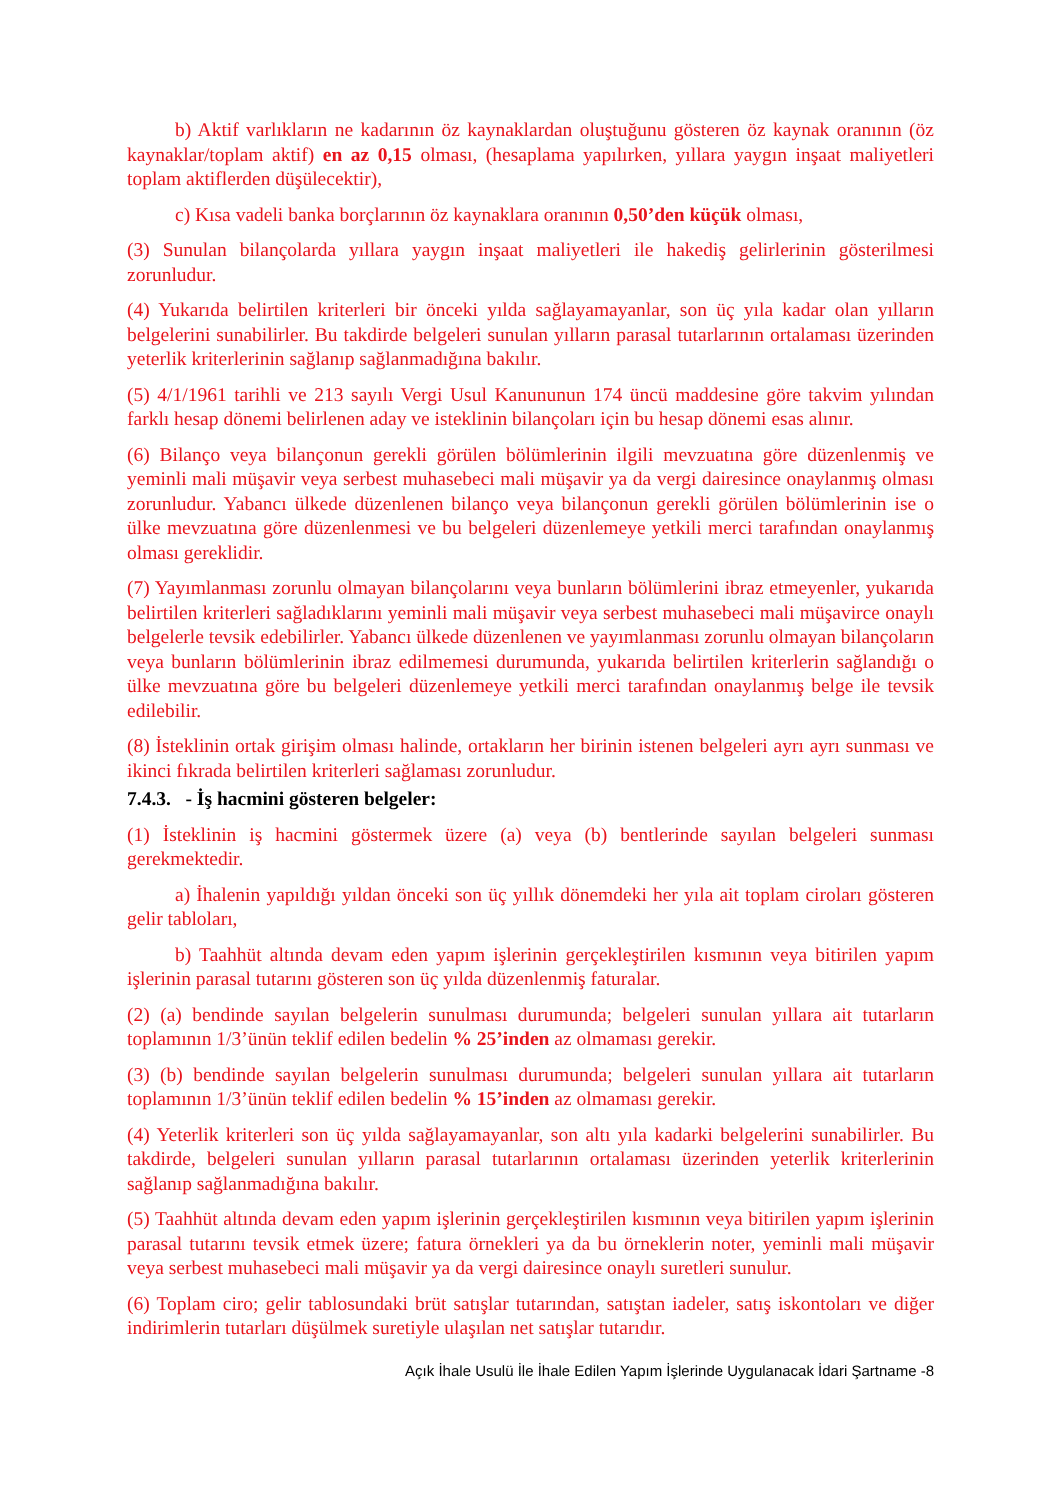b) Aktif varlıkların ne kadarının öz kaynaklardan oluştuğunu gösteren öz kaynak oranının (öz kaynaklar/toplam aktif) en az 0,15 olması, (hesaplama yapılırken, yıllara yaygın inşaat maliyetleri toplam aktiflerden düşülecektir),
c) Kısa vadeli banka borçlarının öz kaynaklara oranının 0,50’den küçük olması,
(3) Sunulan bilançolarda yıllara yaygın inşaat maliyetleri ile hakediş gelirlerinin gösterilmesi zorunludur.
(4) Yukarıda belirtilen kriterleri bir önceki yılda sağlayamayanlar, son üç yıla kadar olan yılların belgelerini sunabilirler. Bu takdirde belgeleri sunulan yılların parasal tutarlarının ortalaması üzerinden yeterlik kriterlerinin sağlanıp sağlanmadığına bakılır.
(5) 4/1/1961 tarihli ve 213 sayılı Vergi Usul Kanununun 174 üncü maddesine göre takvim yılından farklı hesap dönemi belirlenen aday ve isteklinin bilançoları için bu hesap dönemi esas alınır.
(6) Bilanço veya bilançonun gerekli görülen bölümlerinin ilgili mevzuatına göre düzenlenmiş ve yeminli mali müşavir veya serbest muhasebeci mali müşavir ya da vergi dairesince onaylanmış olması zorunludur. Yabancı ülkede düzenlenen bilanço veya bilançonun gerekli görülen bölümlerinin ise o ülke mevzuatına göre düzenlenmesi ve bu belgeleri düzenlemeye yetkili merci tarafından onaylanmış olması gereklidir.
(7) Yayımlanması zorunlu olmayan bilançolarını veya bunların bölümlerini ibraz etmeyenler, yukarıda belirtilen kriterleri sağladıklarını yeminli mali müşavir veya serbest muhasebeci mali müşavirce onaylı belgelerle tevsik edebilirler. Yabancı ülkede düzenlenen ve yayımlanması zorunlu olmayan bilançoların veya bunların bölümlerinin ibraz edilmemesi durumunda, yukarıda belirtilen kriterlerin sağlandığı o ülke mevzuatına göre bu belgeleri düzenlemeye yetkili merci tarafından onaylanmış belge ile tevsik edilebilir.
(8) İsteklinin ortak girişim olması halinde, ortakların her birinin istenen belgeleri ayrı ayrı sunması ve ikinci fıkrada belirtilen kriterleri sağlaması zorunludur.
7.4.3. - İş hacmini gösteren belgeler:
(1) İsteklinin iş hacmini göstermek üzere (a) veya (b) bentlerinde sayılan belgeleri sunması gerekmektedir.
a) İhalenin yapıldığı yıldan önceki son üç yıllık dönemdeki her yıla ait toplam ciroları gösteren gelir tabloları,
b) Taahhüt altında devam eden yapım işlerinin gerçekleştirilen kısmının veya bitirilen yapım işlerinin parasal tutarını gösteren son üç yılda düzenlenmiş faturalar.
(2) (a) bendinde sayılan belgelerin sunulması durumunda; belgeleri sunulan yıllara ait tutarların toplamının 1/3’ünün teklif edilen bedelin % 25’inden az olmaması gerekir.
(3) (b) bendinde sayılan belgelerin sunulması durumunda; belgeleri sunulan yıllara ait tutarların toplamının 1/3’ünün teklif edilen bedelin % 15’inden az olmaması gerekir.
(4) Yeterlik kriterleri son üç yılda sağlayamayanlar, son altı yıla kadarki belgelerini sunabilirler. Bu takdirde, belgeleri sunulan yılların parasal tutarlarının ortalaması üzerinden yeterlik kriterlerinin sağlanıp sağlanmadığına bakılır.
(5) Taahhüt altında devam eden yapım işlerinin gerçekleştirilen kısmının veya bitirilen yapım işlerinin parasal tutarını tevsik etmek üzere; fatura örnekleri ya da bu örneklerin noter, yeminli mali müşavir veya serbest muhasebeci mali müşavir ya da vergi dairesince onaylı suretleri sunulur.
(6) Toplam ciro; gelir tablosundaki brüt satışlar tutarından, satıştan iadeler, satış iskontoları ve diğer indirimlerin tutarları düşülmek suretiyle ulaşılan net satışlar tutarıdır.
Açık İhale Usulü İle İhale Edilen Yapım İşlerinde Uygulanacak İdari Şartname -8